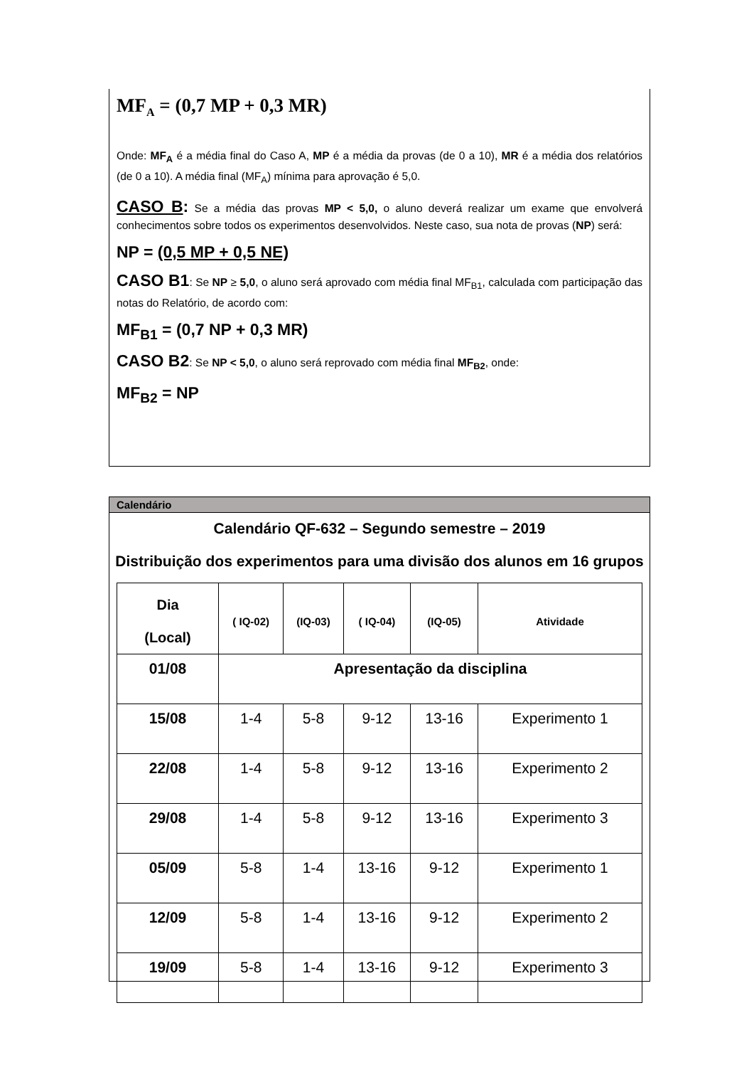MF<sub>A</sub> = (0,7 MP + 0,3 MR)
Onde: MF<sub>A</sub> é a média final do Caso A, MP é a média da provas (de 0 a 10), MR é a média dos relatórios (de 0 a 10). A média final (MF<sub>A</sub>) mínima para aprovação é 5,0.
CASO B: Se a média das provas MP < 5,0, o aluno deverá realizar um exame que envolverá conhecimentos sobre todos os experimentos desenvolvidos. Neste caso, sua nota de provas (NP) será:
NP = (0,5 MP + 0,5 NE)
CASO B1: Se NP ≥ 5,0, o aluno será aprovado com média final MF<sub>B1</sub>, calculada com participação das notas do Relatório, de acordo com:
MF<sub>B1</sub> = (0,7 NP + 0,3 MR)
CASO B2: Se NP < 5,0, o aluno será reprovado com média final MF<sub>B2</sub>, onde:
MF<sub>B2</sub> = NP
Calendário
Calendário QF-632 – Segundo semestre – 2019
Distribuição dos experimentos para uma divisão dos alunos em 16 grupos
| Dia (Local) | ( IQ-02) | (IQ-03) | ( IQ-04) | (IQ-05) | Atividade |
| --- | --- | --- | --- | --- | --- |
| 01/08 | Apresentação da disciplina | | | | |
| 15/08 | 1-4 | 5-8 | 9-12 | 13-16 | Experimento 1 |
| 22/08 | 1-4 | 5-8 | 9-12 | 13-16 | Experimento 2 |
| 29/08 | 1-4 | 5-8 | 9-12 | 13-16 | Experimento 3 |
| 05/09 | 5-8 | 1-4 | 13-16 | 9-12 | Experimento 1 |
| 12/09 | 5-8 | 1-4 | 13-16 | 9-12 | Experimento 2 |
| 19/09 | 5-8 | 1-4 | 13-16 | 9-12 | Experimento 3 |